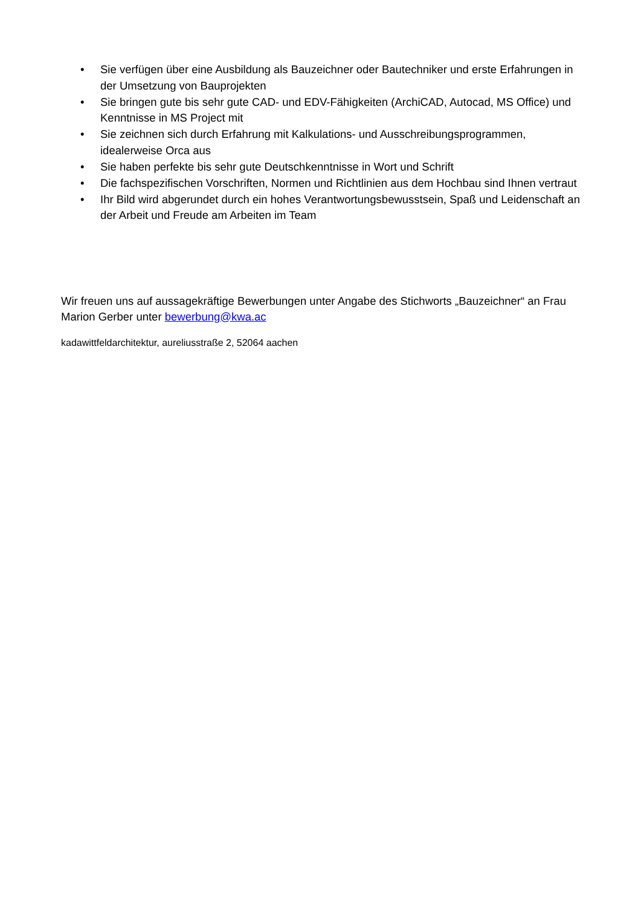• Sie verfügen über eine Ausbildung als Bauzeichner oder Bautechniker und erste Erfahrungen in der Umsetzung von Bauprojekten
• Sie bringen gute bis sehr gute CAD- und EDV-Fähigkeiten (ArchiCAD, Autocad, MS Office) und Kenntnisse in MS Project mit
• Sie zeichnen sich durch Erfahrung mit Kalkulations- und Ausschreibungsprogrammen, idealerweise Orca aus
• Sie haben perfekte bis sehr gute Deutschkenntnisse in Wort und Schrift
• Die fachspezifischen Vorschriften, Normen und Richtlinien aus dem Hochbau sind Ihnen vertraut
• Ihr Bild wird abgerundet durch ein hohes Verantwortungsbewusstsein, Spaß und Leidenschaft an der Arbeit und Freude am Arbeiten im Team
Wir freuen uns auf aussagekräftige Bewerbungen unter Angabe des Stichworts „Bauzeichner“ an Frau Marion Gerber unter bewerbung@kwa.ac
kadawittfeldarchitektur, aureliusstraße 2, 52064 aachen